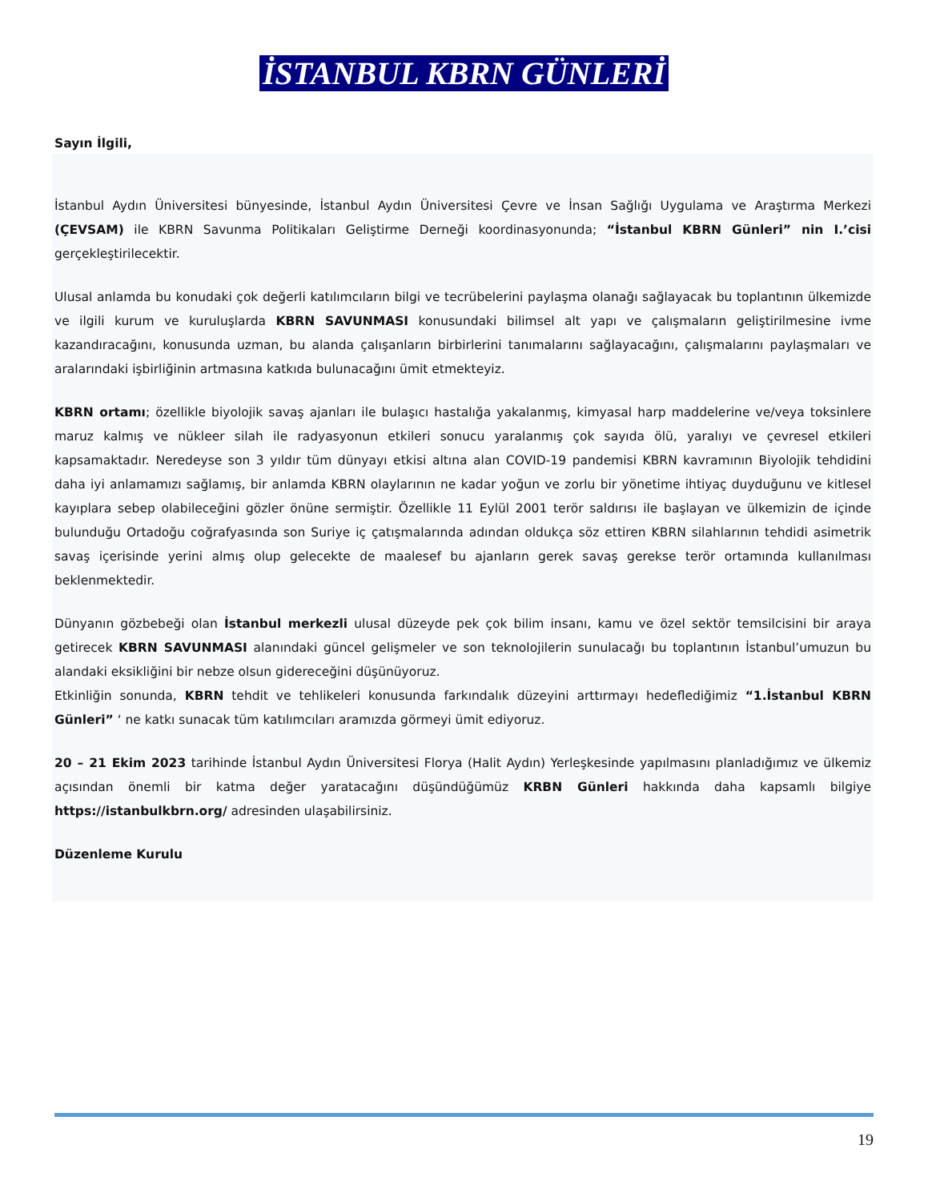İSTANBUL KBRN GÜNLERİ
Sayın İlgili,
İstanbul Aydın Üniversitesi bünyesinde, İstanbul Aydın Üniversitesi Çevre ve İnsan Sağlığı Uygulama ve Araştırma Merkezi (ÇEVSAM) ile KBRN Savunma Politikaları Geliştirme Derneği koordinasyonunda; “İstanbul KBRN Günleri” nin I.’cisi gerçekleştirilecektir.
Ulusal anlamda bu konudaki çok değerli katılımcıların bilgi ve tecrübelerini paylaşma olanağı sağlayacak bu toplantının ülkemizde ve ilgili kurum ve kuruluşlarda KBRN SAVUNMASI konusundaki bilimsel alt yapı ve çalışmaların geliştirilmesine ivme kazandıracağını, konusunda uzman, bu alanda çalışanların birbirlerini tanımalarını sağlayacağını, çalışmalarını paylaşmaları ve aralarındaki işbirliğinin artmasına katkıda bulunacağını ümit etmekteyiz.
KBRN ortamı; özellikle biyolojik savaş ajanları ile bulaşıcı hastalığa yakalanmış, kimyasal harp maddelerine ve/veya toksinlere maruz kalmış ve nükleer silah ile radyasyonun etkileri sonucu yaralanmış çok sayıda ölü, yaralıyı ve çevresel etkileri kapsamaktadır. Neredeyse son 3 yıldır tüm dünyayı etkisi altına alan COVID-19 pandemisi KBRN kavramının Biyolojik tehdidini daha iyi anlamamızı sağlamış, bir anlamda KBRN olaylarının ne kadar yoğun ve zorlu bir yönetime ihtiyaç duyduğunu ve kitlesel kayıplara sebep olabileceğini gözler önüne sermiştir. Özellikle 11 Eylül 2001 terör saldırısı ile başlayan ve ülkemizin de içinde bulunduğu Ortadoğu coğrafyasında son Suriye iç çatışmalarında adından oldukça söz ettiren KBRN silahlarının tehdidi asimetrik savaş içerisinde yerini almış olup gelecekte de maalesef bu ajanların gerek savaş gerekse terör ortamında kullanılması beklenmektedir.
Dünyanın gözbebeği olan İstanbul merkezli ulusal düzeyde pek çok bilim insanı, kamu ve özel sektör temsilcisini bir araya getirecek KBRN SAVUNMASI alanındaki güncel gelişmeler ve son teknolojilerin sunulacağı bu toplantının İstanbul’umuzun bu alandaki eksikliğini bir nebze olsun gidereceğini düşünüyoruz.
Etkinliğin sonunda, KBRN tehdit ve tehlikeleri konusunda farkındalık düzeyini arttırmayı hedeflediğimiz “1.İstanbul KBRN Günleri” ‘ ne katkı sunacak tüm katılımcıları aramızda görmeyi ümit ediyoruz.
20 – 21 Ekim 2023 tarihinde İstanbul Aydın Üniversitesi Florya (Halit Aydın) Yerleşkesinde yapılmasını planladığımız ve ülkemiz açısından önemli bir katma değer yaratacağını düşündüğümüz KRBN Günleri hakkında daha kapsamlı bilgiye https://istanbulkbrn.org/ adresinden ulaşabilirsiniz.
Düzenleme Kurulu
19